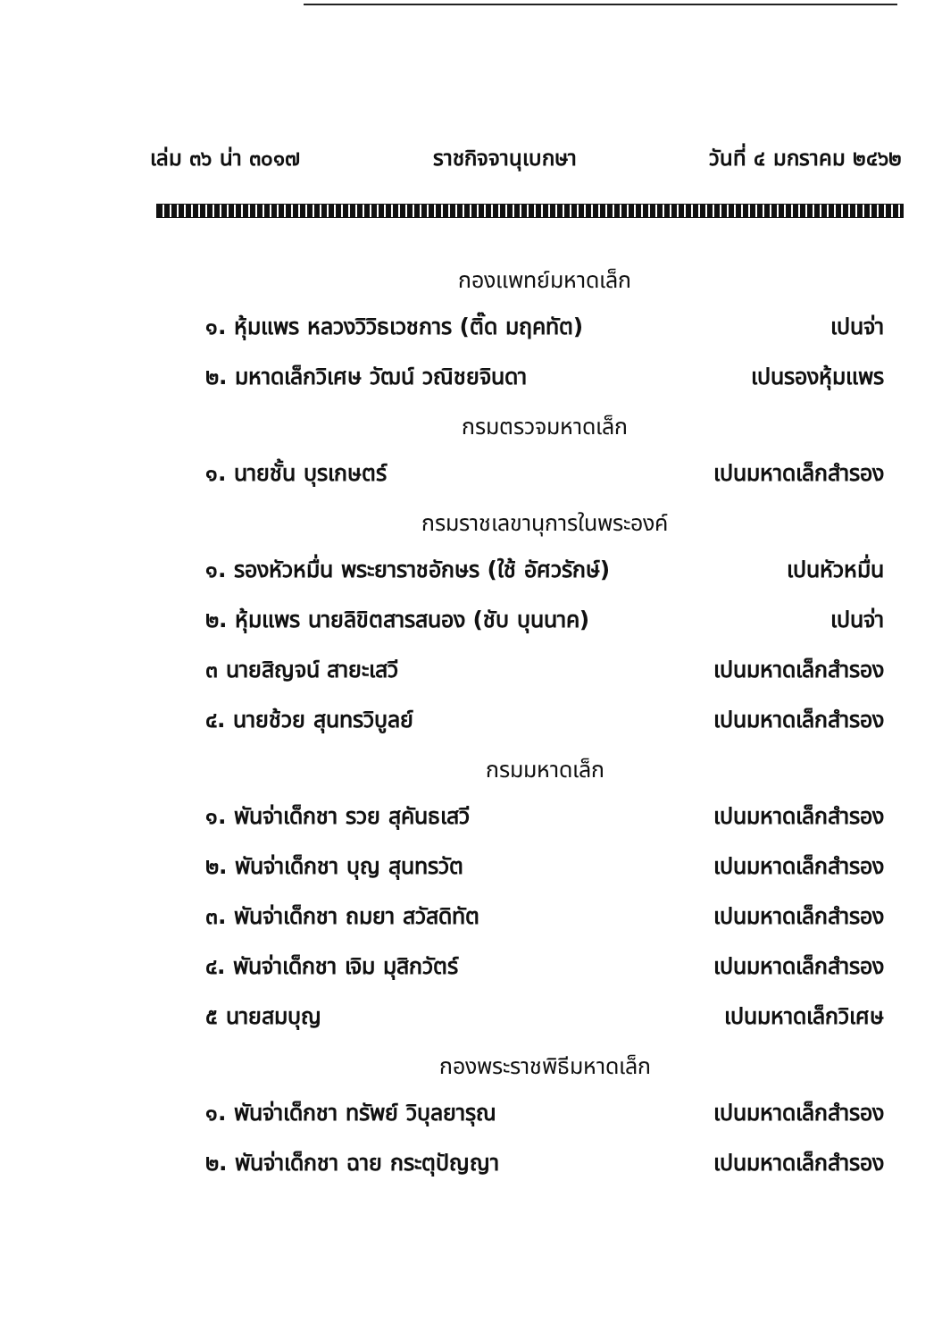เล่ม ๓๖ น่า ๓๐๑๗ ราชกิจจานุเบกษา วันที่ ๔ มกราคม ๒๔๖๒
กองแพทย์มหาดเล็ก
๑. หุ้มแพร หลวงวิวิธเวชการ (ติ๊ด มฤคทัต) เปนจ่า
๒. มหาดเล็กวิเศษ วัฒน์ วณิชยจินดา เปนรองหุ้มแพร
กรมตรวจมหาดเล็ก
๑. นายชั้น บุรเกษตร์ เปนมหาดเล็กสำรอง
กรมราชเลขานุการในพระองค์
๑. รองหัวหมื่น พระยาราชอักษร (ใช้ อัศวรักษ์) เปนหัวหมื่น
๒. หุ้มแพร นายลิขิตสารสนอง (ชับ บุนนาค) เปนจ่า
๓ นายสิญจน์ สายะเสวี เปนมหาดเล็กสำรอง
๔. นายช้วย สุนทรวิบูลย์ เปนมหาดเล็กสำรอง
กรมมหาดเล็ก
๑. พันจ่าเด็กชา รวย สุคันธเสวี เปนมหาดเล็กสำรอง
๒. พันจ่าเด็กชา บุญ สุนทรวัต เปนมหาดเล็กสำรอง
๓. พันจ่าเด็กชา ถมยา สวัสดิทัต เปนมหาดเล็กสำรอง
๔. พันจ่าเด็กชา เจิม มุสิกวัตร์ เปนมหาดเล็กสำรอง
๕ นายสมบุญ เปนมหาดเล็กวิเศษ
กองพระราชพิธีมหาดเล็ก
๑. พันจ่าเด็กชา ทรัพย์ วิบุลยารุณ เปนมหาดเล็กสำรอง
๒. พันจ่าเด็กชา ฉาย กระตุปัญญา เปนมหาดเล็กสำรอง